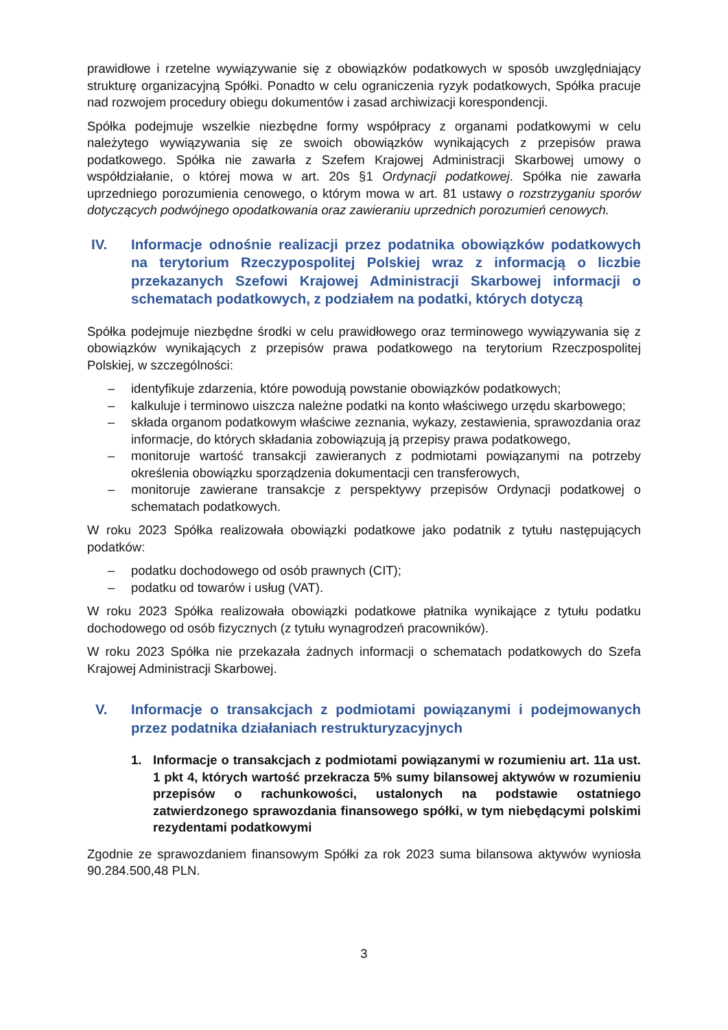prawidłowe i rzetelne wywiązywanie się z obowiązków podatkowych w sposób uwzględniający strukturę organizacyjną Spółki. Ponadto w celu ograniczenia ryzyk podatkowych, Spółka pracuje nad rozwojem procedury obiegu dokumentów i zasad archiwizacji korespondencji.
Spółka podejmuje wszelkie niezbędne formy współpracy z organami podatkowymi w celu należytego wywiązywania się ze swoich obowiązków wynikających z przepisów prawa podatkowego. Spółka nie zawarła z Szefem Krajowej Administracji Skarbowej umowy o współdziałanie, o której mowa w art. 20s §1 Ordynacji podatkowej. Spółka nie zawarła uprzedniego porozumienia cenowego, o którym mowa w art. 81 ustawy o rozstrzyganiu sporów dotyczących podwójnego opodatkowania oraz zawieraniu uprzednich porozumień cenowych.
IV. Informacje odnośnie realizacji przez podatnika obowiązków podatkowych na terytorium Rzeczypospolitej Polskiej wraz z informacją o liczbie przekazanych Szefowi Krajowej Administracji Skarbowej informacji o schematach podatkowych, z podziałem na podatki, których dotyczą
Spółka podejmuje niezbędne środki w celu prawidłowego oraz terminowego wywiązywania się z obowiązków wynikających z przepisów prawa podatkowego na terytorium Rzeczpospolitej Polskiej, w szczególności:
– identyfikuje zdarzenia, które powodują powstanie obowiązków podatkowych;
– kalkuluje i terminowo uiszcza należne podatki na konto właściwego urzędu skarbowego;
– składa organom podatkowym właściwe zeznania, wykazy, zestawienia, sprawozdania oraz informacje, do których składania zobowiązują ją przepisy prawa podatkowego,
– monitoruje wartość transakcji zawieranych z podmiotami powiązanymi na potrzeby określenia obowiązku sporządzenia dokumentacji cen transferowych,
– monitoruje zawierane transakcje z perspektywy przepisów Ordynacji podatkowej o schematach podatkowych.
W roku 2023 Spółka realizowała obowiązki podatkowe jako podatnik z tytułu następujących podatków:
– podatku dochodowego od osób prawnych (CIT);
– podatku od towarów i usług (VAT).
W roku 2023 Spółka realizowała obowiązki podatkowe płatnika wynikające z tytułu podatku dochodowego od osób fizycznych (z tytułu wynagrodzeń pracowników).
W roku 2023 Spółka nie przekazała żadnych informacji o schematach podatkowych do Szefa Krajowej Administracji Skarbowej.
V. Informacje o transakcjach z podmiotami powiązanymi i podejmowanych przez podatnika działaniach restrukturyzacyjnych
1. Informacje o transakcjach z podmiotami powiązanymi w rozumieniu art. 11a ust. 1 pkt 4, których wartość przekracza 5% sumy bilansowej aktywów w rozumieniu przepisów o rachunkowości, ustalonych na podstawie ostatniego zatwierdzonego sprawozdania finansowego spółki, w tym niebędącymi polskimi rezydentami podatkowymi
Zgodnie ze sprawozdaniem finansowym Spółki za rok 2023 suma bilansowa aktywów wyniosła 90.284.500,48 PLN.
3